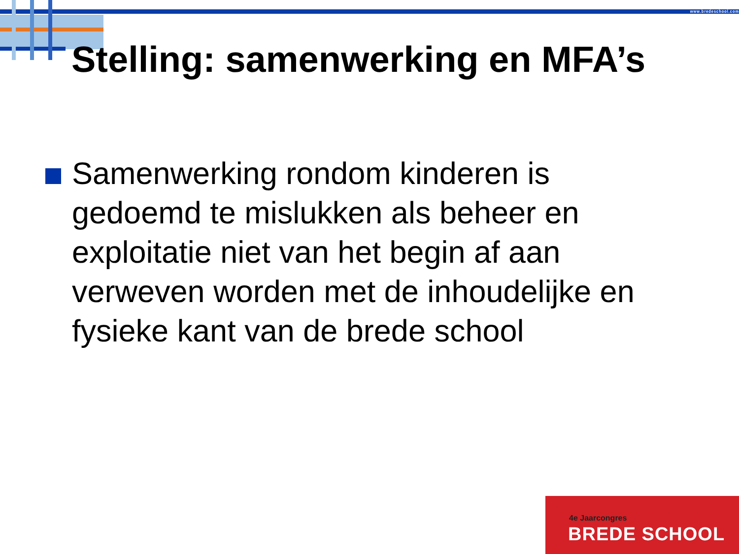www.bredeschool.com
Stelling: samenwerking en MFA’s
Samenwerking rondom kinderen is gedoemd te mislukken als beheer en exploitatie niet van het begin af aan verweven worden met de inhoudelijke en fysieke kant van de brede school
4e Jaarcongres
BREDE SCHOOL